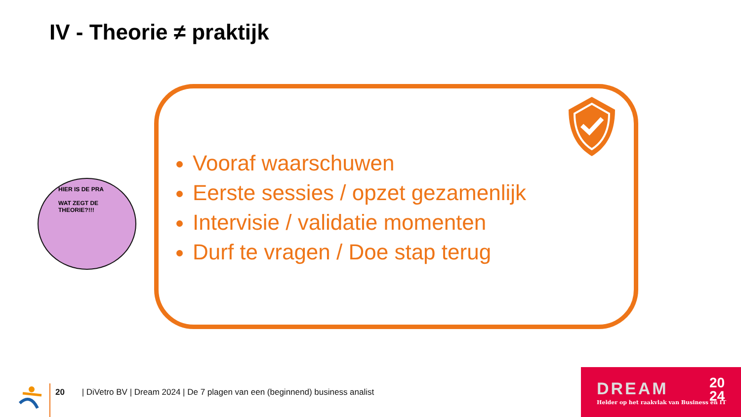IV - Theorie ≠ praktijk
HIER IS DE PRA
WAT ZEGT DE THEORIE?!!!
Vooraf waarschuwen
Eerste sessies / opzet gezamenlijk
Intervisie / validatie momenten
Durf te vragen / Doe stap terug
20 | DiVetro BV | Dream 2024 | De 7 plagen van een (beginnend) business analist
DREAM
Helder op het raakvlak van Business en IT
20
24